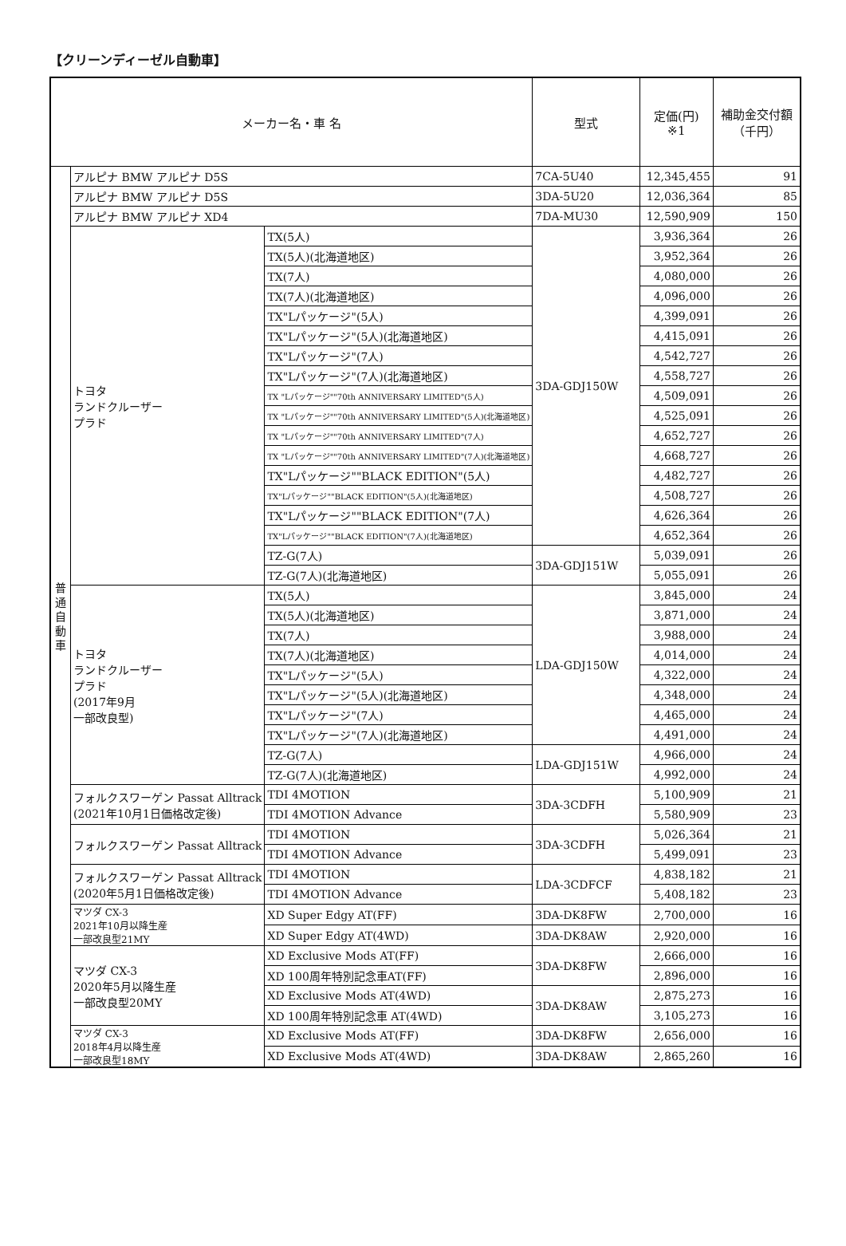【クリーンディーゼル自動車】
| メーカー名・車 名 | | | | 型式 | 定価(円) ※1 | 補助金交付額 （千円） |
| --- | --- | --- | --- | --- | --- | --- |
| 普 通 自 動 車 | アルピナ BMW アルピナ D5S | | | 7CA-5U40 | 12,345,455 | 91 |
| | アルピナ BMW アルピナ D5S | | | 3DA-5U20 | 12,036,364 | 85 |
| | アルピナ BMW アルピナ XD4 | | | 7DA-MU30 | 12,590,909 | 150 |
| | トヨタ ランドクルーザー プラド | TX(5人) | | 3DA-GDJ150W | 3,936,364 | 26 |
| | | TX(5人)(北海道地区) | | | 3,952,364 | 26 |
| | | TX(7人) | | | 4,080,000 | 26 |
| | | TX(7人)(北海道地区) | | | 4,096,000 | 26 |
| | | TX"Lパッケージ"(5人) | | | 4,399,091 | 26 |
| | | TX"Lパッケージ"(5人)(北海道地区) | | | 4,415,091 | 26 |
| | | TX"Lパッケージ"(7人) | | | 4,542,727 | 26 |
| | | TX"Lパッケージ"(7人)(北海道地区) | | | 4,558,727 | 26 |
| | | TX "Lパッケージ""70th ANNIVERSARY LIMITED"(5人) | | | 4,509,091 | 26 |
| | | TX "Lパッケージ""70th ANNIVERSARY LIMITED"(5人)(北海道地区) | | | 4,525,091 | 26 |
| | | TX "Lパッケージ""70th ANNIVERSARY LIMITED"(7人) | | | 4,652,727 | 26 |
| | | TX "Lパッケージ""70th ANNIVERSARY LIMITED"(7人)(北海道地区) | | | 4,668,727 | 26 |
| | | TX"Lパッケージ""BLACK EDITION"(5人) | | | 4,482,727 | 26 |
| | | TX"Lパッケージ""BLACK EDITION"(5人)(北海道地区) | | | 4,508,727 | 26 |
| | | TX"Lパッケージ""BLACK EDITION"(7人) | | | 4,626,364 | 26 |
| | | TX"Lパッケージ""BLACK EDITION"(7人)(北海道地区) | | | 4,652,364 | 26 |
| | | TZ-G(7人) | | 3DA-GDJ151W | 5,039,091 | 26 |
| | | TZ-G(7人)(北海道地区) | | | 5,055,091 | 26 |
| | トヨタ ランドクルーザー プラド (2017年9月 一部改良型) | TX(5人) | | LDA-GDJ150W | 3,845,000 | 24 |
| | | TX(5人)(北海道地区) | | | 3,871,000 | 24 |
| | | TX(7人) | | | 3,988,000 | 24 |
| | | TX(7人)(北海道地区) | | | 4,014,000 | 24 |
| | | TX"Lパッケージ"(5人) | | | 4,322,000 | 24 |
| | | TX"Lパッケージ"(5人)(北海道地区) | | | 4,348,000 | 24 |
| | | TX"Lパッケージ"(7人) | | | 4,465,000 | 24 |
| | | TX"Lパッケージ"(7人)(北海道地区) | | | 4,491,000 | 24 |
| | | TZ-G(7人) | | LDA-GDJ151W | 4,966,000 | 24 |
| | | TZ-G(7人)(北海道地区) | | | 4,992,000 | 24 |
| | フォルクスワーゲン Passat Alltrack (2021年10月1日価格改定後) | | TDI 4MOTION | 3DA-3CDFH | 5,100,909 | 21 |
| | | | TDI 4MOTION Advance | | 5,580,909 | 23 |
| | フォルクスワーゲン Passat Alltrack | | TDI 4MOTION | 3DA-3CDFH | 5,026,364 | 21 |
| | | | TDI 4MOTION Advance | | 5,499,091 | 23 |
| | フォルクスワーゲン Passat Alltrack (2020年5月1日価格改定後) | | TDI 4MOTION | LDA-3CDFCF | 4,838,182 | 21 |
| | | | TDI 4MOTION Advance | | 5,408,182 | 23 |
| | マツダ CX-3 2021年10月以降生産 一部改良型21MY | XD Super Edgy AT(FF) | | 3DA-DK8FW | 2,700,000 | 16 |
| | | XD Super Edgy AT(4WD) | | 3DA-DK8AW | 2,920,000 | 16 |
| | マツダ CX-3 2020年5月以降生産 一部改良型20MY | XD Exclusive Mods AT(FF) | | 3DA-DK8FW | 2,666,000 | 16 |
| | | XD 100周年特別記念車AT(FF) | | | 2,896,000 | 16 |
| | | XD Exclusive Mods AT(4WD) | | 3DA-DK8AW | 2,875,273 | 16 |
| | | XD 100周年特別記念車 AT(4WD) | | | 3,105,273 | 16 |
| | マツダ CX-3 2018年4月以降生産 一部改良型18MY | XD Exclusive Mods AT(FF) | | 3DA-DK8FW | 2,656,000 | 16 |
| | | XD Exclusive Mods AT(4WD) | | 3DA-DK8AW | 2,865,260 | 16 |